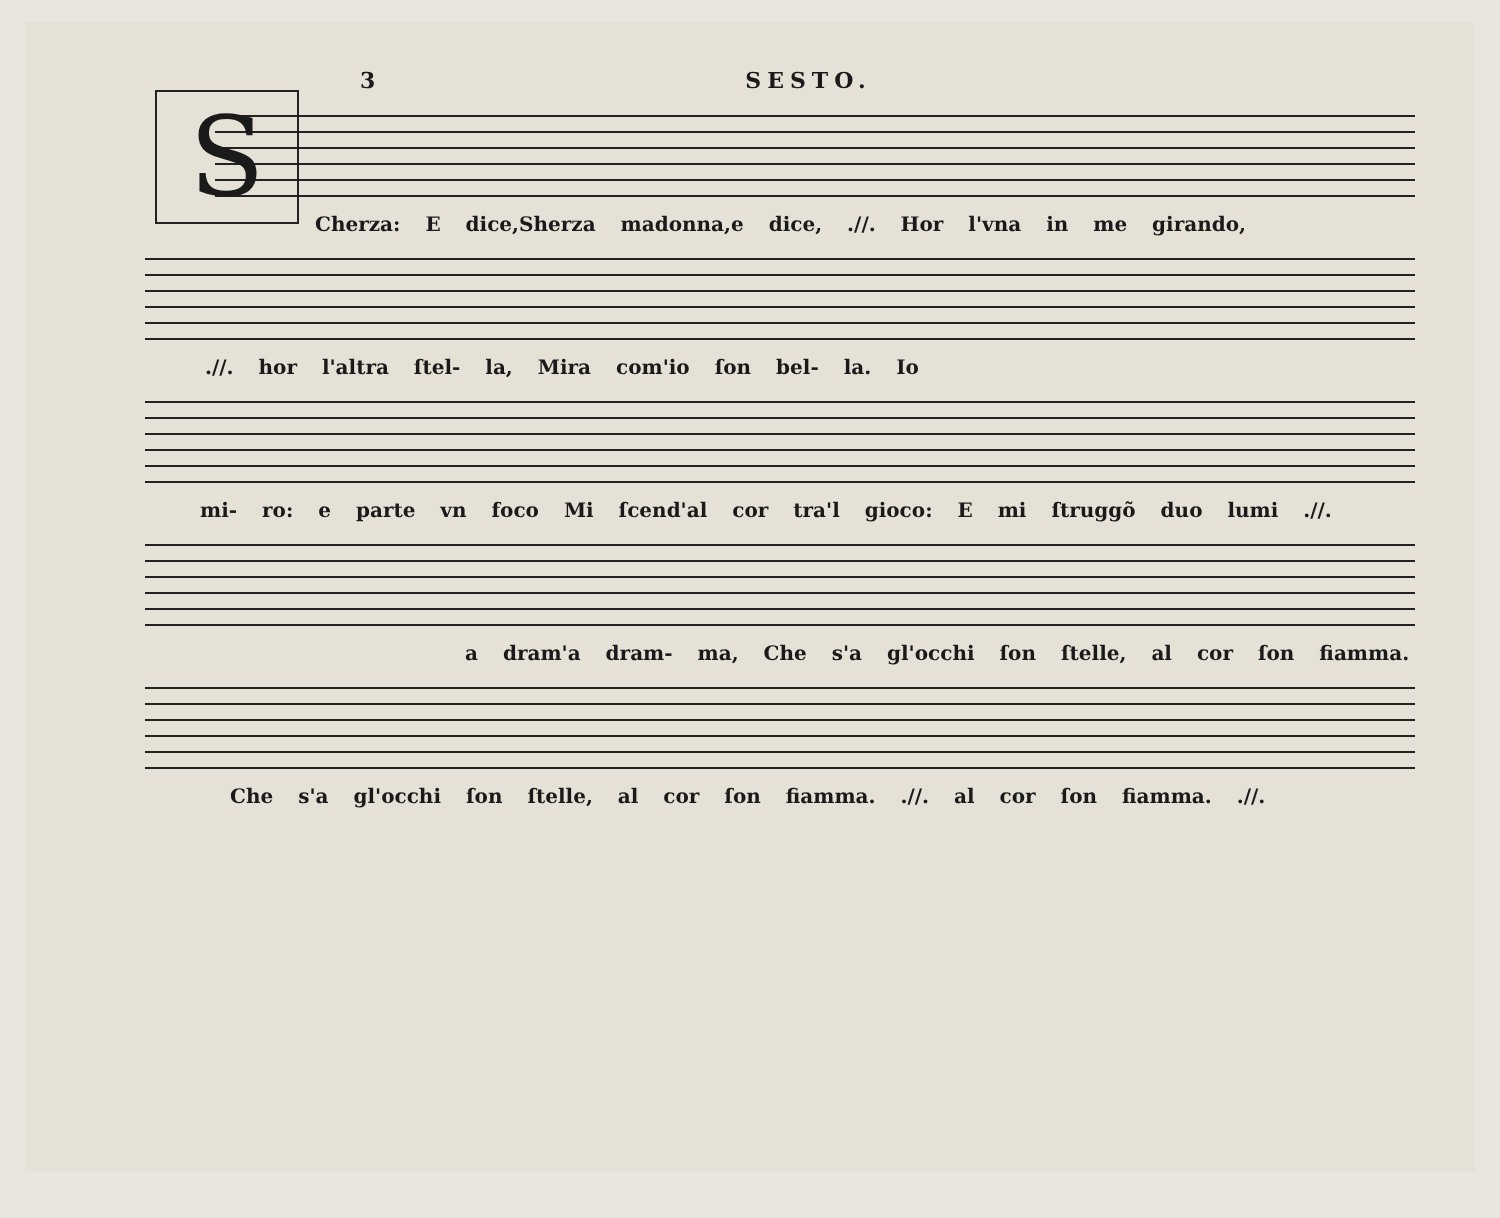3 SESTO.
S
Cherza: E dice,Sherza madonna,e dice, .//. Hor l'vna in me girando,
.//. hor l'altra ſtel- la, Mira com'io ſon bel- la. Io
mi- ro: e parte vn foco Mi ſcend'al cor tra'l gioco: E mi ſtruggõ duo lumi .//.
a dram'a dram- ma, Che s'a gl'occhi ſon ſtelle, al cor ſon fiamma.
Che s'a gl'occhi ſon ſtelle, al cor ſon fiamma. .//. al cor ſon fiamma. .//.